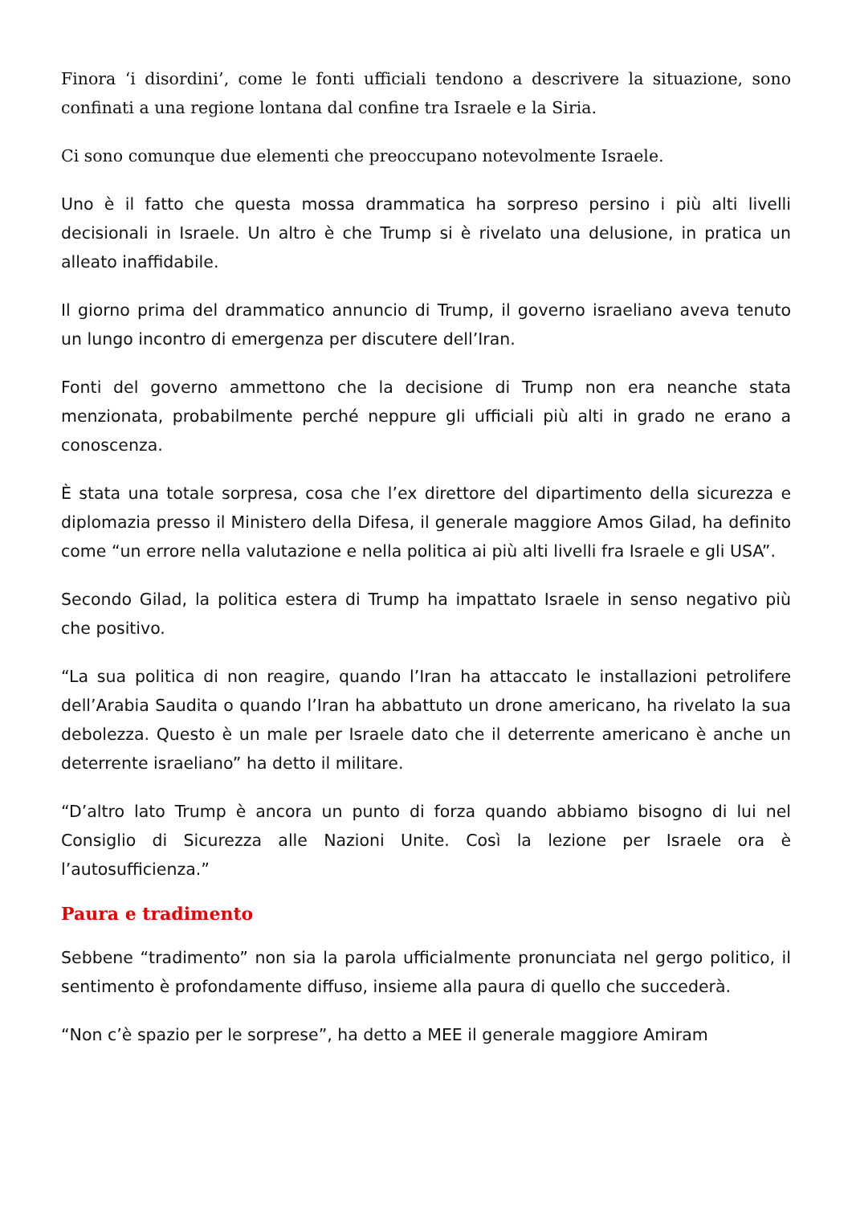Finora ‘i disordini’, come le fonti ufficiali tendono a descrivere la situazione, sono confinati a una regione lontana dal confine tra Israele e la Siria.
Ci sono comunque due elementi che preoccupano notevolmente Israele.
Uno è il fatto che questa mossa drammatica ha sorpreso persino i più alti livelli decisionali in Israele. Un altro è che Trump si è rivelato una delusione, in pratica un alleato inaffidabile.
Il giorno prima del drammatico annuncio di Trump, il governo israeliano aveva tenuto un lungo incontro di emergenza per discutere dell’Iran.
Fonti del governo ammettono che la decisione di Trump non era neanche stata menzionata, probabilmente perché neppure gli ufficiali più alti in grado ne erano a conoscenza.
È stata una totale sorpresa, cosa che l’ex direttore del dipartimento della sicurezza e diplomazia presso il Ministero della Difesa, il generale maggiore Amos Gilad, ha definito come “un errore nella valutazione e nella politica ai più alti livelli fra Israele e gli USA”.
Secondo Gilad, la politica estera di Trump ha impattato Israele in senso negativo più che positivo.
“La sua politica di non reagire, quando l’Iran ha attaccato le installazioni petrolifere dell’Arabia Saudita o quando l’Iran ha abbattuto un drone americano, ha rivelato la sua debolezza. Questo è un male per Israele dato che il deterrente americano è anche un deterrente israeliano” ha detto il militare.
“D’altro lato Trump è ancora un punto di forza quando abbiamo bisogno di lui nel Consiglio di Sicurezza alle Nazioni Unite. Così la lezione per Israele ora è l’autosufficienza.”
Paura e tradimento
Sebbene “tradimento” non sia la parola ufficialmente pronunciata nel gergo politico, il sentimento è profondamente diffuso, insieme alla paura di quello che succederà.
“Non c’è spazio per le sorprese”, ha detto a MEE il generale maggiore Amiram